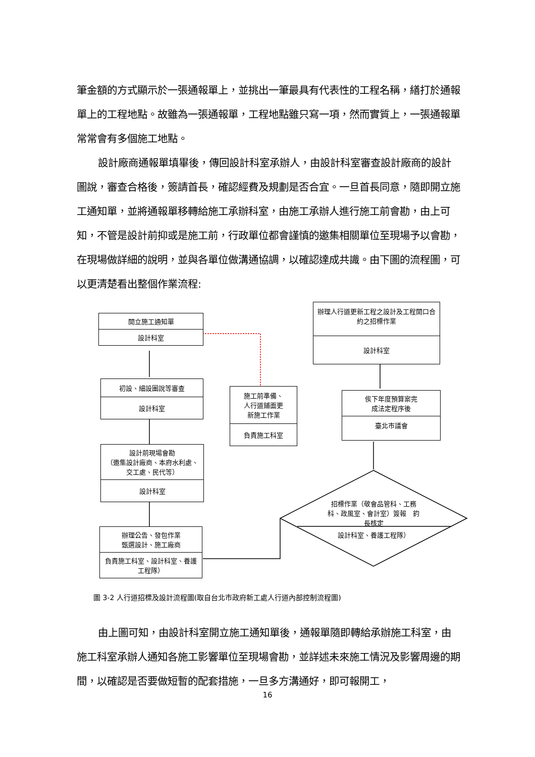筆金額的方式顯示於一張通報單上，並挑出一筆最具有代表性的工程名稱，繕打於通報單上的工程地點。故雖為一張通報單，工程地點雖只寫一項，然而實質上，一張通報單常常會有多個施工地點。
設計廠商通報單填畢後，傳回設計科室承辦人，由設計科室審查設計廠商的設計圖說，審查合格後，簽請首長，確認經費及規劃是否合宜。一旦首長同意，隨即開立施工通知單，並將通報單移轉給施工承辦科室，由施工承辦人進行施工前會勘，由上可知，不管是設計前抑或是施工前，行政單位都會謹慎的邀集相關單位至現場予以會勘，在現場做詳細的說明，並與各單位做溝通協調，以確認達成共識。由下圖的流程圖，可以更清楚看出整個作業流程:
開立施工通知單
設計科室
初設、細設圖說等審查
設計科室
設計前現場會勘
（邀集設計廠商、本府水利處、交工處、民代等）
設計科室
辦理公告、發包作業
甄選設計、施工廠商
負責施工科室、設計科室、養護工程隊）
施工前準備、
人行道鋪面更
新施工作業
負責施工科室
辦理人行道更新工程之設計及工程開口合約之招標作業
設計科室
俟下年度預算案完
成法定程序後
臺北市議會
招標作業（敬會品管科、工務科、政風室、會計室）簽報　鈞長核定
設計科室、養護工程隊）
圖 3-2 人行道招標及設計流程圖(取自台北市政府新工處人行道內部控制流程圖)
由上圖可知，由設計科室開立施工通知單後，通報單隨即轉給承辦施工科室，由施工科室承辦人通知各施工影響單位至現場會勘，並詳述未來施工情況及影響周邊的期間，以確認是否要做短暫的配套措施，一旦多方溝通好，即可報開工，
16